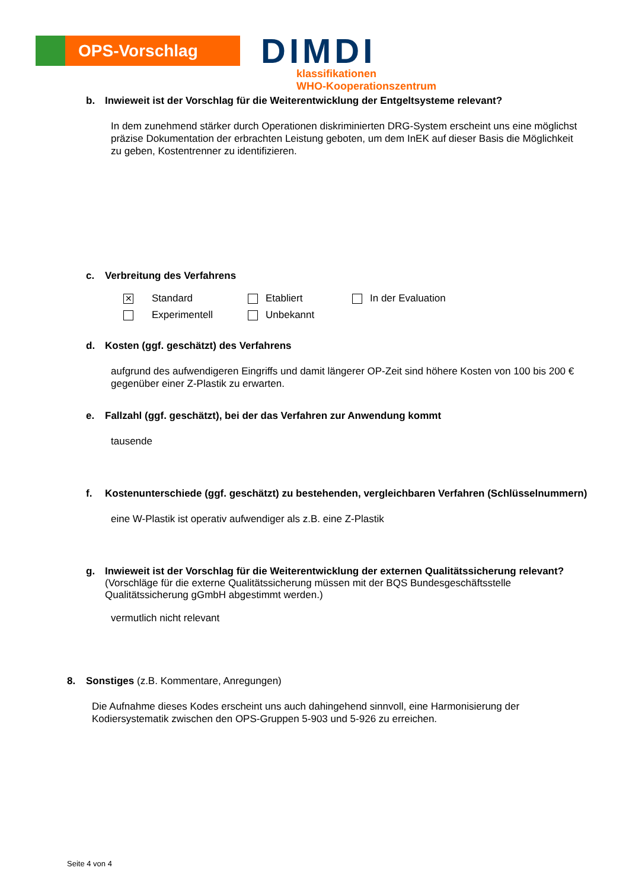OPS-Vorschlag
DIMDI
klassifikationen
WHO-Kooperationszentrum
b. Inwieweit ist der Vorschlag für die Weiterentwicklung der Entgeltsysteme relevant?
In dem zunehmend stärker durch Operationen diskriminierten DRG-System erscheint uns eine möglichst präzise Dokumentation der erbrachten Leistung geboten, um dem InEK auf dieser Basis die Möglichkeit zu geben, Kostentrenner zu identifizieren.
c. Verbreitung des Verfahrens
| ✕ | Standard | | Etabliert | | In der Evaluation |
| | Experimentell | | Unbekannt | | |
d. Kosten (ggf. geschätzt) des Verfahrens
aufgrund des aufwendigeren Eingriffs und damit längerer OP-Zeit sind höhere Kosten von 100 bis 200 € gegenüber einer Z-Plastik zu erwarten.
e. Fallzahl (ggf. geschätzt), bei der das Verfahren zur Anwendung kommt
tausende
f. Kostenunterschiede (ggf. geschätzt) zu bestehenden, vergleichbaren Verfahren (Schlüsselnummern)
eine W-Plastik ist operativ aufwendiger als z.B. eine Z-Plastik
g. Inwieweit ist der Vorschlag für die Weiterentwicklung der externen Qualitätssicherung relevant? (Vorschläge für die externe Qualitätssicherung müssen mit der BQS Bundesgeschäftsstelle Qualitätssicherung gGmbH abgestimmt werden.)
vermutlich nicht relevant
8. Sonstiges (z.B. Kommentare, Anregungen)
Die Aufnahme dieses Kodes erscheint uns auch dahingehend sinnvoll, eine Harmonisierung der Kodiersystematik zwischen den OPS-Gruppen 5-903 und 5-926 zu erreichen.
Seite 4 von 4